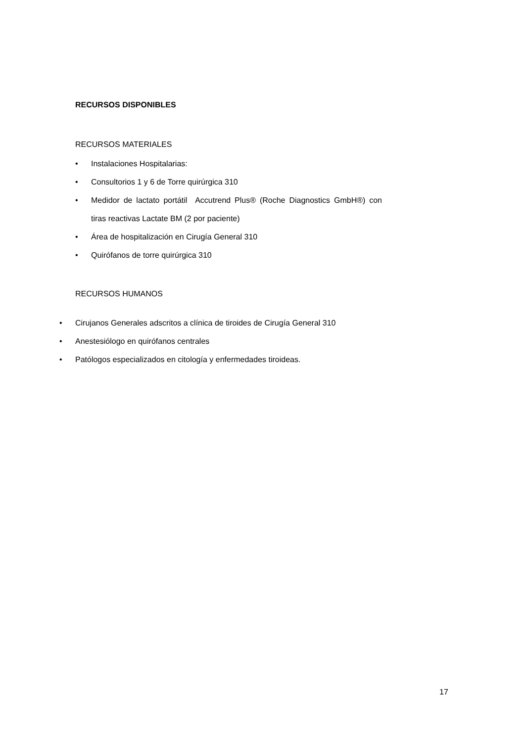RECURSOS DISPONIBLES
RECURSOS MATERIALES
• Instalaciones Hospitalarias:
• Consultorios 1 y 6 de Torre quirúrgica 310
• Medidor de lactato portátil Accutrend Plus® (Roche Diagnostics GmbH®) con tiras reactivas Lactate BM (2 por paciente)
• Área de hospitalización en Cirugía General 310
• Quirófanos de torre quirúrgica 310
RECURSOS HUMANOS
• Cirujanos Generales adscritos a clínica de tiroides de Cirugía General 310
• Anestesiólogo en quirófanos centrales
• Patólogos especializados en citología y enfermedades tiroideas.
17